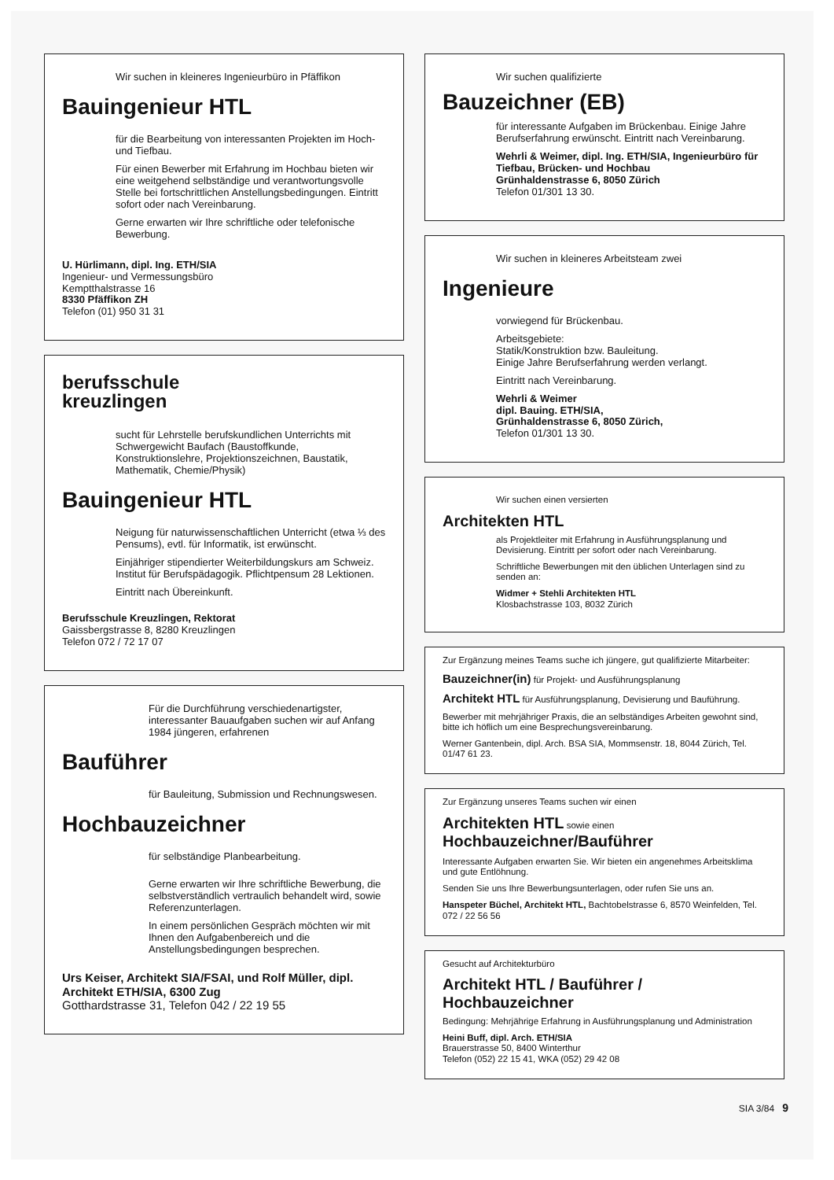Wir suchen in kleineres Ingenieurbüro in Pfäffikon
Bauingenieur HTL
für die Bearbeitung von interessanten Projekten im Hoch- und Tiefbau.
Für einen Bewerber mit Erfahrung im Hochbau bieten wir eine weitgehend selbständige und verantwortungsvolle Stelle bei fortschrittlichen Anstellungsbedingungen. Eintritt sofort oder nach Vereinbarung.
Gerne erwarten wir Ihre schriftliche oder telefonische Bewerbung.
U. Hürlimann, dipl. Ing. ETH/SIA
Ingenieur- und Vermessungsbüro
Kemptthalstrasse 16
8330 Pfäffikon ZH
Telefon (01) 950 31 31
berufsschule
kreuzlingen
sucht für Lehrstelle berufskundlichen Unterrichts mit Schwergewicht Baufach (Baustoffkunde, Konstruktionslehre, Projektionszeichnen, Baustatik, Mathematik, Chemie/Physik)
Bauingenieur HTL
Neigung für naturwissenschaftlichen Unterricht (etwa ⅓ des Pensums), evtl. für Informatik, ist erwünscht.
Einjähriger stipendierter Weiterbildungskurs am Schweiz. Institut für Berufspädagogik. Pflichtpensum 28 Lektionen.
Eintritt nach Übereinkunft.
Berufsschule Kreuzlingen, Rektorat
Gaissbergstrasse 8, 8280 Kreuzlingen
Telefon 072 / 72 17 07
Für die Durchführung verschiedenartigster, interessanter Bauaufgaben suchen wir auf Anfang 1984 jüngeren, erfahrenen
Bauführer
für Bauleitung, Submission und Rechnungswesen.
Hochbauzeichner
für selbständige Planbearbeitung.
Gerne erwarten wir Ihre schriftliche Bewerbung, die selbstverständlich vertraulich behandelt wird, sowie Referenzunterlagen.
In einem persönlichen Gespräch möchten wir mit Ihnen den Aufgabenbereich und die Anstellungsbedingungen besprechen.
Urs Keiser, Architekt SIA/FSAI, und Rolf Müller, dipl. Architekt ETH/SIA, 6300 Zug
Gotthardstrasse 31, Telefon 042 / 22 19 55
Wir suchen qualifizierte
Bauzeichner (EB)
für interessante Aufgaben im Brückenbau. Einige Jahre Berufserfahrung erwünscht. Eintritt nach Vereinbarung.
Wehrli & Weimer, dipl. Ing. ETH/SIA, Ingenieurbüro für Tiefbau, Brücken- und Hochbau
Grünhaldenstrasse 6, 8050 Zürich
Telefon 01/301 13 30.
Wir suchen in kleineres Arbeitsteam zwei
Ingenieure
vorwiegend für Brückenbau.
Arbeitsgebiete:
Statik/Konstruktion bzw. Bauleitung.
Einige Jahre Berufserfahrung werden verlangt.
Eintritt nach Vereinbarung.
Wehrli & Weimer
dipl. Bauing. ETH/SIA,
Grünhaldenstrasse 6, 8050 Zürich,
Telefon 01/301 13 30.
Wir suchen einen versierten
Architekten HTL
als Projektleiter mit Erfahrung in Ausführungsplanung und Devisierung. Eintritt per sofort oder nach Vereinbarung.
Schriftliche Bewerbungen mit den üblichen Unterlagen sind zu senden an:
Widmer + Stehli Architekten HTL
Klosbachstrasse 103, 8032 Zürich
Zur Ergänzung meines Teams suche ich jüngere, gut qualifizierte Mitarbeiter:
Bauzeichner(in) für Projekt- und Ausführungsplanung
Architekt HTL für Ausführungsplanung, Devisierung und Bauführung.
Bewerber mit mehrjähriger Praxis, die an selbständiges Arbeiten gewohnt sind, bitte ich höflich um eine Besprechungsvereinbarung.
Werner Gantenbein, dipl. Arch. BSA SIA, Mommsenstr. 18, 8044 Zürich, Tel. 01/47 61 23.
Zur Ergänzung unseres Teams suchen wir einen
Architekten HTL sowie einen
Hochbauzeichner/Bauführer
Interessante Aufgaben erwarten Sie. Wir bieten ein angenehmes Arbeitsklima und gute Entlöhnung.
Senden Sie uns Ihre Bewerbungsunterlagen, oder rufen Sie uns an.
Hanspeter Büchel, Architekt HTL, Bachtobelstrasse 6, 8570 Weinfelden, Tel. 072 / 22 56 56
Gesucht auf Architekturbüro
Architekt HTL / Bauführer / Hochbauzeichner
Bedingung: Mehrjährige Erfahrung in Ausführungsplanung und Administration
Heini Buff, dipl. Arch. ETH/SIA
Brauerstrasse 50, 8400 Winterthur
Telefon (052) 22 15 41, WKA (052) 29 42 08
SIA 3/84 9